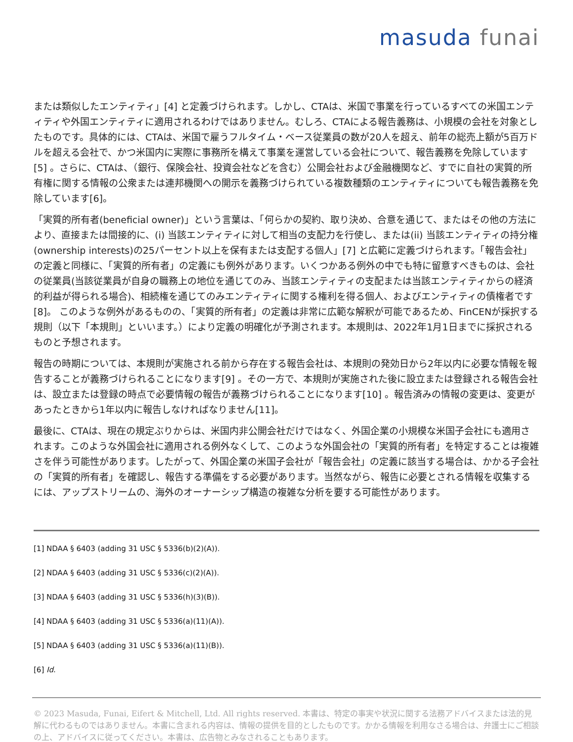masuda funai
または類似したエンティティ」[4] と定義づけられます。しかし、CTAは、米国で事業を行っているすべての米国エンティティや外国エンティティに適用されるわけではありません。むしろ、CTAによる報告義務は、小規模の会社を対象としたものです。具体的には、CTAは、米国で雇うフルタイム・ベース従業員の数が20人を超え、前年の総売上額が5百万ドルを超える会社で、かつ米国内に実際に事務所を構えて事業を運営している会社について、報告義務を免除しています[5] 。さらに、CTAは、（銀行、保険会社、投資会社などを含む）公開会社および金融機関など、すでに自社の実質的所有権に関する情報の公衆または連邦機関への開示を義務づけられている複数種類のエンティティについても報告義務を免除しています[6]。
「実質的所有者(beneficial owner)」という言葉は、「何らかの契約、取り決め、合意を通じて、またはその他の方法により、直接または間接的に、(i) 当該エンティティに対して相当の支配力を行使し、または(ii) 当該エンティティの持分権(ownership interests)の25パーセント以上を保有または支配する個人」[7] と広範に定義づけられます。「報告会社」の定義と同様に、「実質的所有者」の定義にも例外があります。いくつかある例外の中でも特に留意すべきものは、会社の従業員(当該従業員が自身の職務上の地位を通じてのみ、当該エンティティの支配または当該エンティティからの経済的利益が得られる場合)、相続権を通じてのみエンティティに関する権利を得る個人、およびエンティティの債権者です[8]。 このような例外があるものの、「実質的所有者」の定義は非常に広範な解釈が可能であるため、FinCENが採択する規則（以下「本規則」といいます。）により定義の明確化が予測されます。本規則は、2022年1月1日までに採択されるものと予想されます。
報告の時期については、本規則が実施される前から存在する報告会社は、本規則の発効日から2年以内に必要な情報を報告することが義務づけられることになります[9] 。その一方で、本規則が実施された後に設立または登録される報告会社は、設立または登録の時点で必要情報の報告が義務づけられることになります[10] 。報告済みの情報の変更は、変更があったときから1年以内に報告しなければなりません[11]。
最後に、CTAは、現在の規定ぶりからは、米国内非公開会社だけではなく、外国企業の小規模な米国子会社にも適用されます。このような外国会社に適用される例外なくして、このような外国会社の「実質的所有者」を特定することは複雑さを伴う可能性があります。したがって、外国企業の米国子会社が「報告会社」の定義に該当する場合は、かかる子会社の「実質的所有者」を確認し、報告する準備をする必要があります。当然ながら、報告に必要とされる情報を収集するには、アップストリームの、海外のオーナーシップ構造の複雑な分析を要する可能性があります。
[1] NDAA § 6403 (adding 31 USC § 5336(b)(2)(A)).
[2] NDAA § 6403 (adding 31 USC § 5336(c)(2)(A)).
[3] NDAA § 6403 (adding 31 USC § 5336(h)(3)(B)).
[4] NDAA § 6403 (adding 31 USC § 5336(a)(11)(A)).
[5] NDAA § 6403 (adding 31 USC § 5336(a)(11)(B)).
[6] Id.
© 2023 Masuda, Funai, Eifert & Mitchell, Ltd. All rights reserved. 本書は、特定の事実や状況に関する法務アドバイスまたは法的見解に代わるものではありません。本書に含まれる内容は、情報の提供を目的としたものです。かかる情報を利用なさる場合は、弁護士にご相談の上、アドバイスに従ってください。本書は、広告物とみなされることもあります。